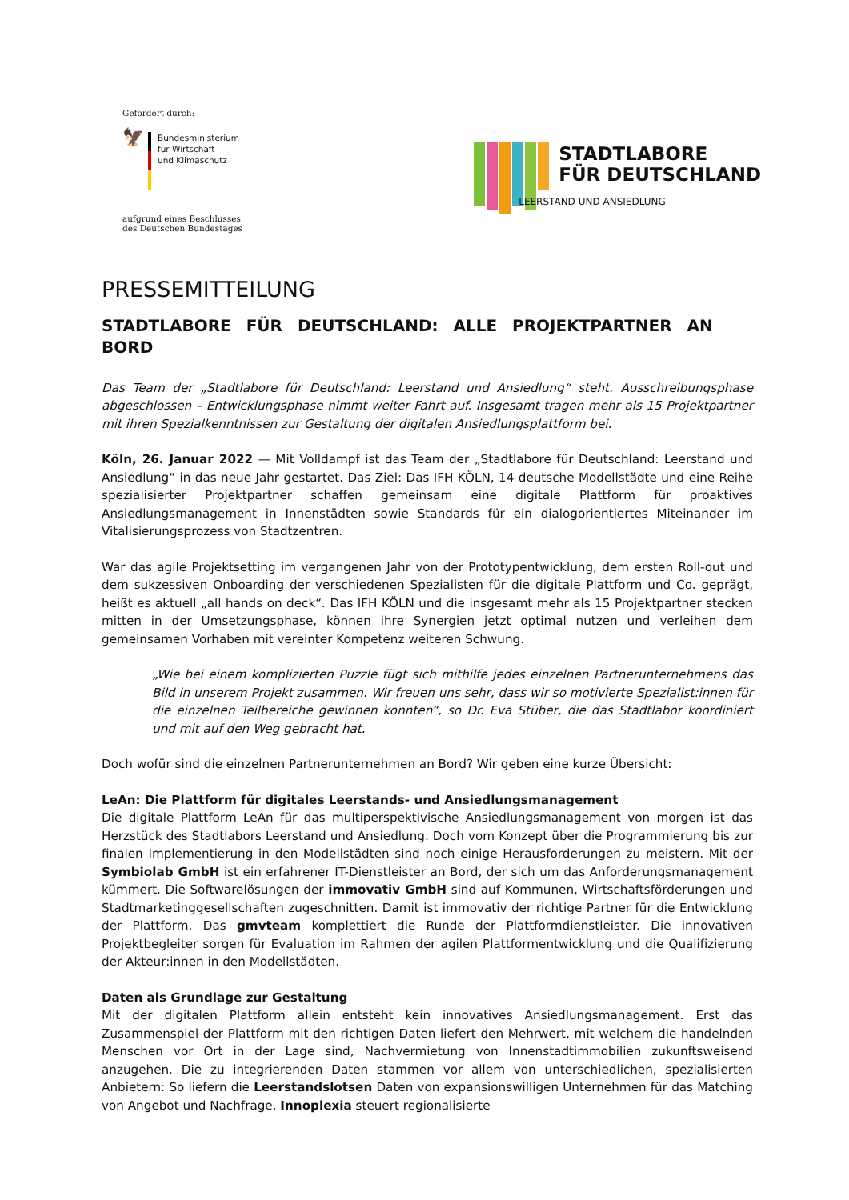Gefördert durch:
🦅
Bundesministerium
für Wirtschaft
und Klimaschutz
aufgrund eines Beschlusses
des Deutschen Bundestages
STADTLABORE
FÜR DEUTSCHLAND
LEERSTAND UND ANSIEDLUNG
PRESSEMITTEILUNG
STADTLABORE FÜR DEUTSCHLAND: ALLE PROJEKTPARTNER AN BORD
Das Team der „Stadtlabore für Deutschland: Leerstand und Ansiedlung“ steht. Ausschreibungsphase abgeschlossen – Entwicklungsphase nimmt weiter Fahrt auf. Insgesamt tragen mehr als 15 Projektpartner mit ihren Spezialkenntnissen zur Gestaltung der digitalen Ansiedlungsplattform bei.
Köln, 26. Januar 2022 — Mit Volldampf ist das Team der „Stadtlabore für Deutschland: Leerstand und Ansiedlung“ in das neue Jahr gestartet. Das Ziel: Das IFH KÖLN, 14 deutsche Modellstädte und eine Reihe spezialisierter Projektpartner schaffen gemeinsam eine digitale Plattform für proaktives Ansiedlungsmanagement in Innenstädten sowie Standards für ein dialogorientiertes Miteinander im Vitalisierungsprozess von Stadtzentren.
War das agile Projektsetting im vergangenen Jahr von der Prototypentwicklung, dem ersten Roll-out und dem sukzessiven Onboarding der verschiedenen Spezialisten für die digitale Plattform und Co. geprägt, heißt es aktuell „all hands on deck“. Das IFH KÖLN und die insgesamt mehr als 15 Projektpartner stecken mitten in der Umsetzungsphase, können ihre Synergien jetzt optimal nutzen und verleihen dem gemeinsamen Vorhaben mit vereinter Kompetenz weiteren Schwung.
„Wie bei einem komplizierten Puzzle fügt sich mithilfe jedes einzelnen Partnerunternehmens das Bild in unserem Projekt zusammen. Wir freuen uns sehr, dass wir so motivierte Spezialist:innen für die einzelnen Teilbereiche gewinnen konnten“, so Dr. Eva Stüber, die das Stadtlabor koordiniert und mit auf den Weg gebracht hat.
Doch wofür sind die einzelnen Partnerunternehmen an Bord? Wir geben eine kurze Übersicht:
LeAn: Die Plattform für digitales Leerstands- und Ansiedlungsmanagement
Die digitale Plattform LeAn für das multiperspektivische Ansiedlungsmanagement von morgen ist das Herzstück des Stadtlabors Leerstand und Ansiedlung. Doch vom Konzept über die Programmierung bis zur finalen Implementierung in den Modellstädten sind noch einige Herausforderungen zu meistern. Mit der Symbiolab GmbH ist ein erfahrener IT-Dienstleister an Bord, der sich um das Anforderungsmanagement kümmert. Die Softwarelösungen der immovativ GmbH sind auf Kommunen, Wirtschaftsförderungen und Stadtmarketinggesellschaften zugeschnitten. Damit ist immovativ der richtige Partner für die Entwicklung der Plattform. Das gmvteam komplettiert die Runde der Plattformdienstleister. Die innovativen Projektbegleiter sorgen für Evaluation im Rahmen der agilen Plattformentwicklung und die Qualifizierung der Akteur:innen in den Modellstädten.
Daten als Grundlage zur Gestaltung
Mit der digitalen Plattform allein entsteht kein innovatives Ansiedlungsmanagement. Erst das Zusammenspiel der Plattform mit den richtigen Daten liefert den Mehrwert, mit welchem die handelnden Menschen vor Ort in der Lage sind, Nachvermietung von Innenstadtimmobilien zukunftsweisend anzugehen. Die zu integrierenden Daten stammen vor allem von unterschiedlichen, spezialisierten Anbietern: So liefern die Leerstandslotsen Daten von expansionswilligen Unternehmen für das Matching von Angebot und Nachfrage. Innoplexia steuert regionalisierte